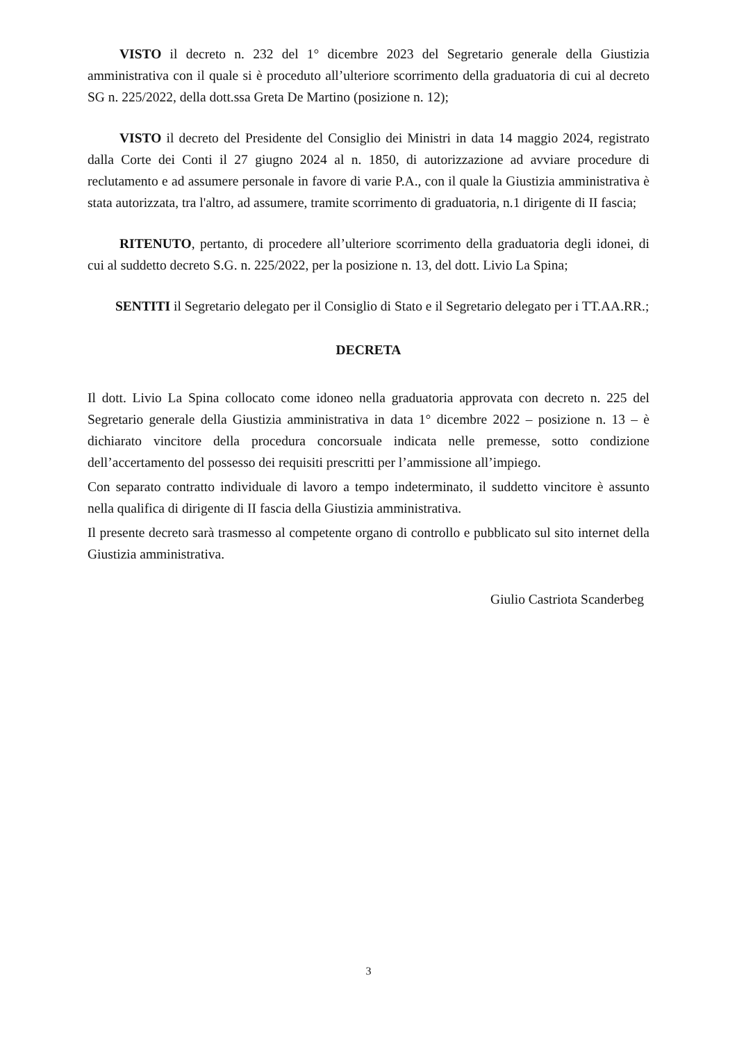VISTO il decreto n. 232 del 1° dicembre 2023 del Segretario generale della Giustizia amministrativa con il quale si è proceduto all’ulteriore scorrimento della graduatoria di cui al decreto SG n. 225/2022, della dott.ssa Greta De Martino (posizione n. 12);
VISTO il decreto del Presidente del Consiglio dei Ministri in data 14 maggio 2024, registrato dalla Corte dei Conti il 27 giugno 2024 al n. 1850, di autorizzazione ad avviare procedure di reclutamento e ad assumere personale in favore di varie P.A., con il quale la Giustizia amministrativa è stata autorizzata, tra l'altro, ad assumere, tramite scorrimento di graduatoria, n.1 dirigente di II fascia;
RITENUTO, pertanto, di procedere all’ulteriore scorrimento della graduatoria degli idonei, di cui al suddetto decreto S.G. n. 225/2022, per la posizione n. 13, del dott. Livio La Spina;
SENTITI il Segretario delegato per il Consiglio di Stato e il Segretario delegato per i TT.AA.RR.;
DECRETA
Il dott. Livio La Spina collocato come idoneo nella graduatoria approvata con decreto n. 225 del Segretario generale della Giustizia amministrativa in data 1° dicembre 2022 – posizione n. 13 – è dichiarato vincitore della procedura concorsuale indicata nelle premesse, sotto condizione dell’accertamento del possesso dei requisiti prescritti per l’ammissione all’impiego.
Con separato contratto individuale di lavoro a tempo indeterminato, il suddetto vincitore è assunto nella qualifica di dirigente di II fascia della Giustizia amministrativa.
Il presente decreto sarà trasmesso al competente organo di controllo e pubblicato sul sito internet della Giustizia amministrativa.
Giulio Castriota Scanderbeg
3